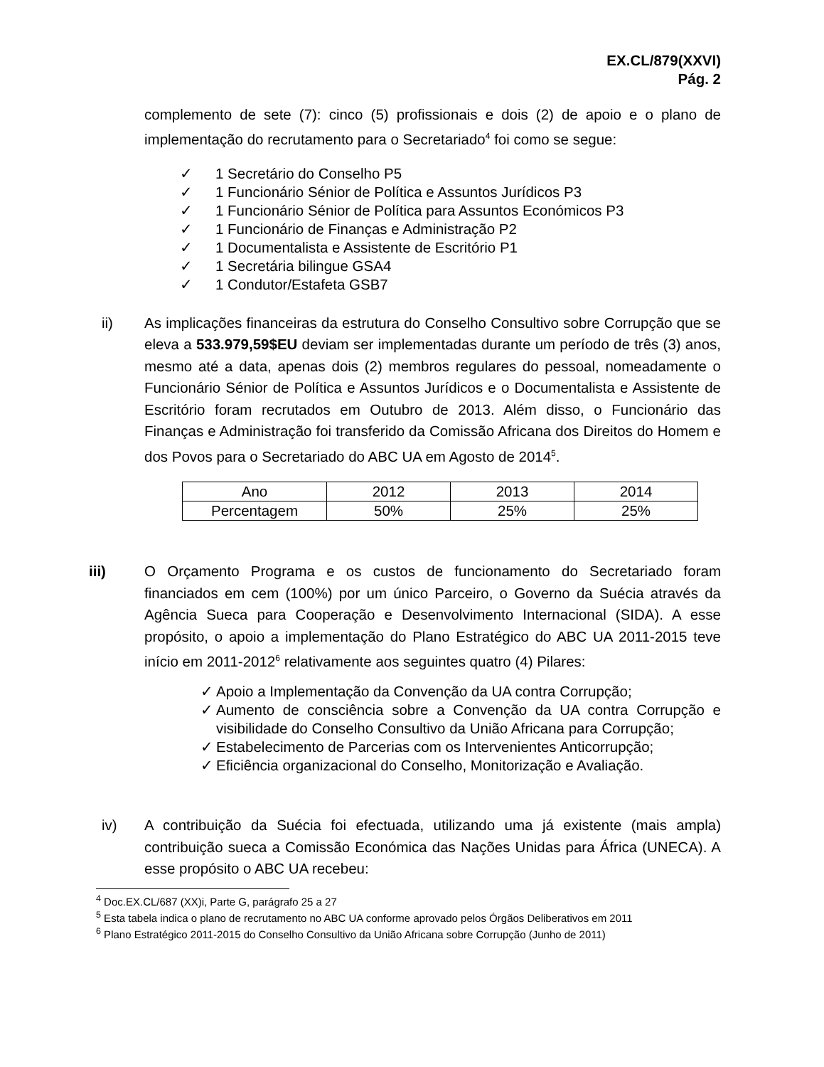EX.CL/879(XXVI)
Pág. 2
complemento de sete (7): cinco (5) profissionais e dois (2) de apoio e o plano de implementação do recrutamento para o Secretariado<sup>4</sup> foi como se segue:
✓ 1 Secretário do Conselho P5
✓ 1 Funcionário Sénior de Política e Assuntos Jurídicos P3
✓ 1 Funcionário Sénior de Política para Assuntos Económicos P3
✓ 1 Funcionário de Finanças e Administração P2
✓ 1 Documentalista e Assistente de Escritório P1
✓ 1 Secretária bilingue GSA4
✓ 1 Condutor/Estafeta GSB7
ii) As implicações financeiras da estrutura do Conselho Consultivo sobre Corrupção que se eleva a 533.979,59$EU deviam ser implementadas durante um período de três (3) anos, mesmo até a data, apenas dois (2) membros regulares do pessoal, nomeadamente o Funcionário Sénior de Política e Assuntos Jurídicos e o Documentalista e Assistente de Escritório foram recrutados em Outubro de 2013. Além disso, o Funcionário das Finanças e Administração foi transferido da Comissão Africana dos Direitos do Homem e dos Povos para o Secretariado do ABC UA em Agosto de 2014<sup>5</sup>.
| Ano | 2012 | 2013 | 2014 |
| Percentagem | 50% | 25% | 25% |
iii) O Orçamento Programa e os custos de funcionamento do Secretariado foram financiados em cem (100%) por um único Parceiro, o Governo da Suécia através da Agência Sueca para Cooperação e Desenvolvimento Internacional (SIDA). A esse propósito, o apoio a implementação do Plano Estratégico do ABC UA 2011-2015 teve início em 2011-2012<sup>6</sup> relativamente aos seguintes quatro (4) Pilares:
✓ Apoio a Implementação da Convenção da UA contra Corrupção;
✓ Aumento de consciência sobre a Convenção da UA contra Corrupção e visibilidade do Conselho Consultivo da União Africana para Corrupção;
✓ Estabelecimento de Parcerias com os Intervenientes Anticorrupção;
✓ Eficiência organizacional do Conselho, Monitorização e Avaliação.
iv) A contribuição da Suécia foi efectuada, utilizando uma já existente (mais ampla) contribuição sueca a Comissão Económica das Nações Unidas para África (UNECA). A esse propósito o ABC UA recebeu:
<sup>4</sup> Doc.EX.CL/687 (XX)i, Parte G, parágrafo 25 a 27
<sup>5</sup> Esta tabela indica o plano de recrutamento no ABC UA conforme aprovado pelos Órgãos Deliberativos em 2011
<sup>6</sup> Plano Estratégico 2011-2015 do Conselho Consultivo da União Africana sobre Corrupção (Junho de 2011)